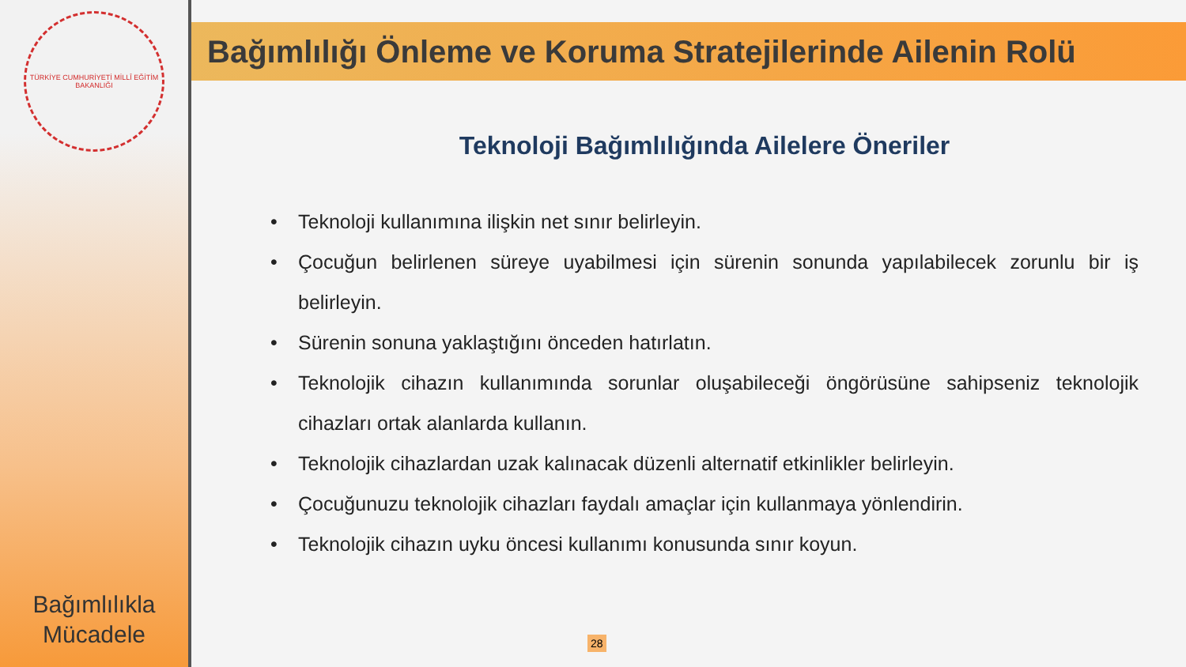TÜRKİYE CUMHURİYETİ MİLLÎ EĞİTİM BAKANLIĞI
Bağımlılıkla
Mücadele
Bağımlılığı Önleme ve Koruma Stratejilerinde Ailenin Rolü
Teknoloji Bağımlılığında Ailelere Öneriler
• Teknoloji kullanımına ilişkin net sınır belirleyin.
• Çocuğun belirlenen süreye uyabilmesi için sürenin sonunda yapılabilecek zorunlu bir iş belirleyin.
• Sürenin sonuna yaklaştığını önceden hatırlatın.
• Teknolojik cihazın kullanımında sorunlar oluşabileceği öngörüsüne sahipseniz teknolojik cihazları ortak alanlarda kullanın.
• Teknolojik cihazlardan uzak kalınacak düzenli alternatif etkinlikler belirleyin.
• Çocuğunuzu teknolojik cihazları faydalı amaçlar için kullanmaya yönlendirin.
• Teknolojik cihazın uyku öncesi kullanımı konusunda sınır koyun.
28